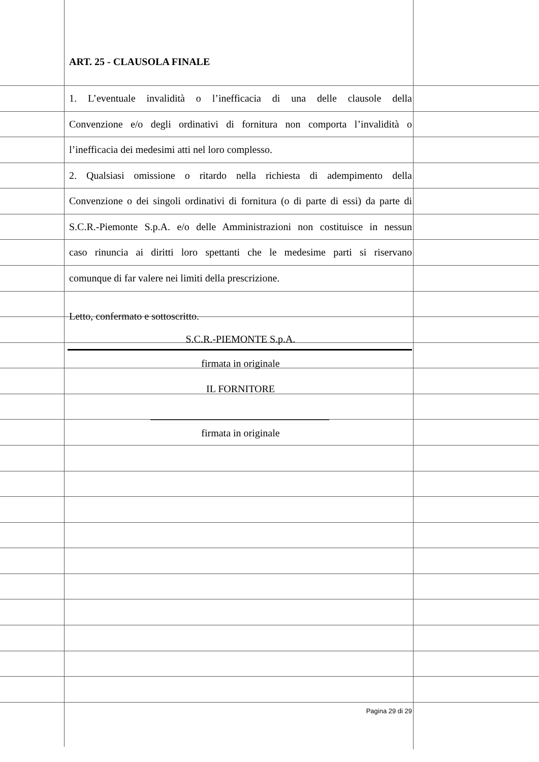ART. 25 - CLAUSOLA FINALE
1. L’eventuale invalidità o l’inefficacia di una delle clausole della
Convenzione e/o degli ordinativi di fornitura non comporta l’invalidità o
l’inefficacia dei medesimi atti nel loro complesso.
2. Qualsiasi omissione o ritardo nella richiesta di adempimento della
Convenzione o dei singoli ordinativi di fornitura (o di parte di essi) da parte di
S.C.R.-Piemonte S.p.A. e/o delle Amministrazioni non costituisce in nessun
caso rinuncia ai diritti loro spettanti che le medesime parti si riservano
comunque di far valere nei limiti della prescrizione.
Letto, confermato e sottoscritto.
S.C.R.-PIEMONTE S.p.A.
firmata in originale
IL FORNITORE
firmata in originale
Pagina 29 di 29